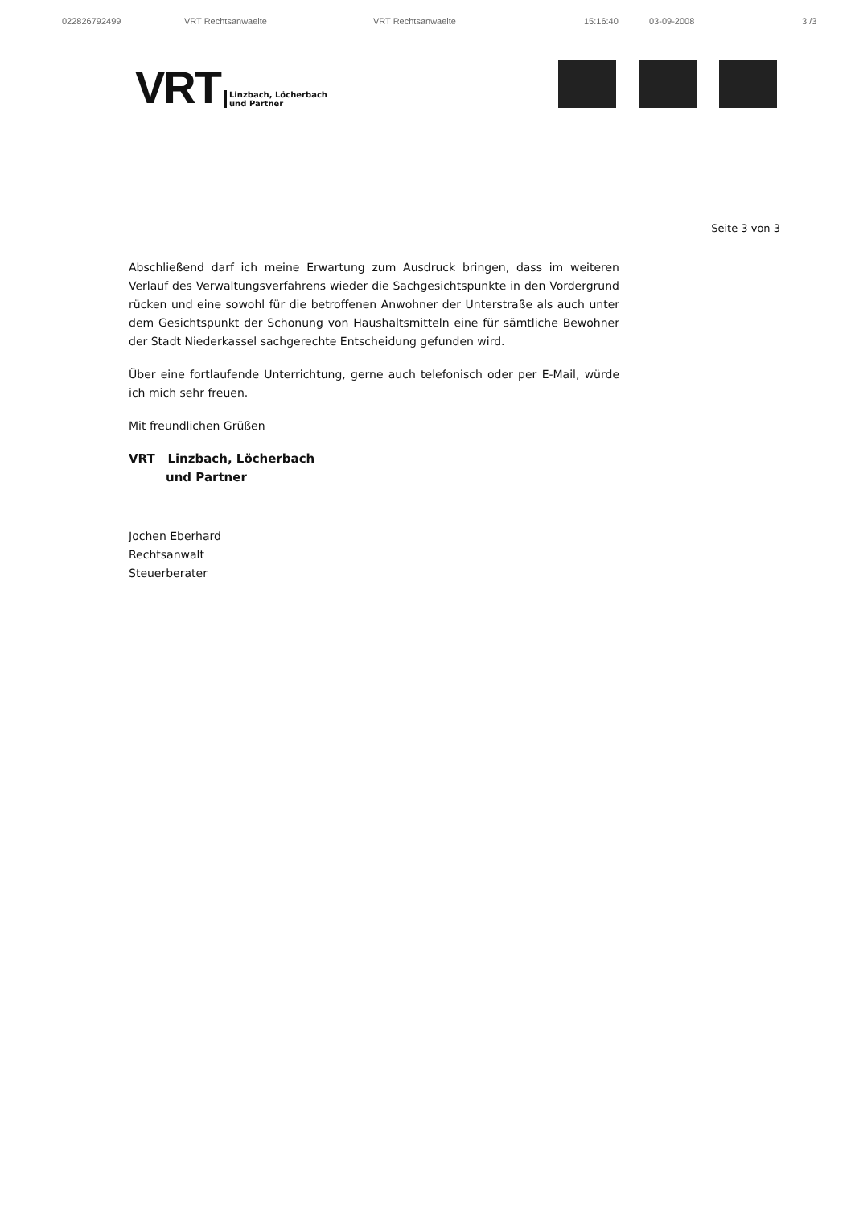022826792499 VRT Rechtsanwaelte VRT Rechtsanwaelte 15:16:40 03-09-2008 3 /3
VRT Linzbach, Löcherbach
und Partner
Seite 3 von 3
Abschließend darf ich meine Erwartung zum Ausdruck bringen, dass im weiteren Verlauf des Verwaltungsverfahrens wieder die Sachgesichtspunkte in den Vordergrund rücken und eine sowohl für die betroffenen Anwohner der Unterstraße als auch unter dem Gesichtspunkt der Schonung von Haushaltsmitteln eine für sämtliche Bewohner der Stadt Niederkassel sachgerechte Entscheidung gefunden wird.
Über eine fortlaufende Unterrichtung, gerne auch telefonisch oder per E-Mail, würde ich mich sehr freuen.
Mit freundlichen Grüßen
VRT Linzbach, Löcherbach
und Partner
Jochen Eberhard
Rechtsanwalt
Steuerberater